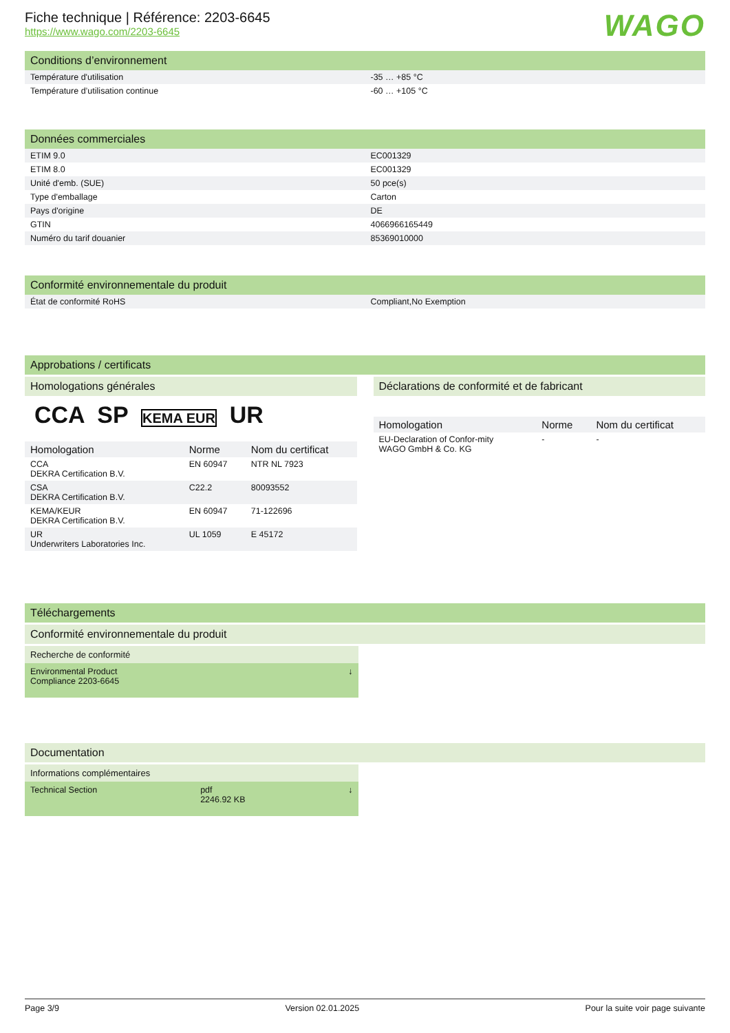Fiche technique | Référence: 2203-6645
https://www.wago.com/2203-6645
WAGO
Conditions d’environnement
| Température d'utilisation | -35 … +85 °C |
| Température d’utilisation continue | -60 … +105 °C |
Données commerciales
| ETIM 9.0 | EC001329 |
| ETIM 8.0 | EC001329 |
| Unité d'emb. (SUE) | 50 pce(s) |
| Type d'emballage | Carton |
| Pays d'origine | DE |
| GTIN | 4066966165449 |
| Numéro du tarif douanier | 85369010000 |
Conformité environnementale du produit
| État de conformité RoHS | Compliant,No Exemption |
Approbations / certificats
Homologations générales
CCA SP KEMA EUR UR
| Homologation | Norme | Nom du certificat |
| --- | --- | --- |
| CCA DEKRA Certification B.V. | EN 60947 | NTR NL 7923 |
| CSA DEKRA Certification B.V. | C22.2 | 80093552 |
| KEMA/KEUR DEKRA Certification B.V. | EN 60947 | 71-122696 |
| UR Underwriters Laboratories Inc. | UL 1059 | E 45172 |
Déclarations de conformité et de fabricant
| Homologation | Norme | Nom du certificat |
| --- | --- | --- |
| EU-Declaration of Confor-mity WAGO GmbH & Co. KG | - | - |
Téléchargements
Conformité environnementale du produit
Recherche de conformité
Environmental Product
Compliance 2203-6645 ↓
Documentation
Informations complémentaires
Technical Section pdf
2246.92 KB ↓
Page 3/9 Version 02.01.2025 Pour la suite voir page suivante